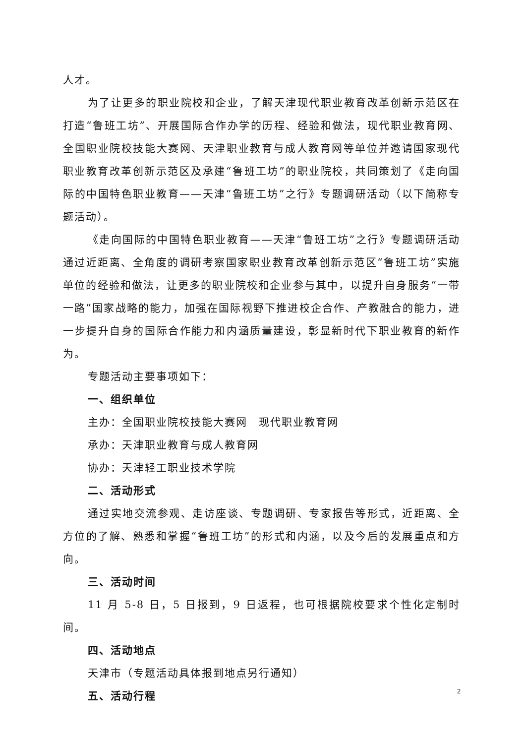人才。
为了让更多的职业院校和企业，了解天津现代职业教育改革创新示范区在打造“鲁班工坊”、开展国际合作办学的历程、经验和做法，现代职业教育网、全国职业院校技能大赛网、天津职业教育与成人教育网等单位并邀请国家现代职业教育改革创新示范区及承建“鲁班工坊”的职业院校，共同策划了《走向国际的中国特色职业教育——天津“鲁班工坊”之行》专题调研活动（以下简称专题活动）。
《走向国际的中国特色职业教育——天津“鲁班工坊”之行》专题调研活动通过近距离、全角度的调研考察国家职业教育改革创新示范区“鲁班工坊”实施单位的经验和做法，让更多的职业院校和企业参与其中，以提升自身服务“一带一路”国家战略的能力，加强在国际视野下推进校企合作、产教融合的能力，进一步提升自身的国际合作能力和内涵质量建设，彰显新时代下职业教育的新作为。
专题活动主要事项如下：
一、组织单位
主办：全国职业院校技能大赛网　现代职业教育网
承办：天津职业教育与成人教育网
协办：天津轻工职业技术学院
二、活动形式
通过实地交流参观、走访座谈、专题调研、专家报告等形式，近距离、全方位的了解、熟悉和掌握“鲁班工坊”的形式和内涵，以及今后的发展重点和方向。
三、活动时间
11 月 5-8 日，5 日报到，9 日返程，也可根据院校要求个性化定制时间。
四、活动地点
天津市（专题活动具体报到地点另行通知）
五、活动行程
2